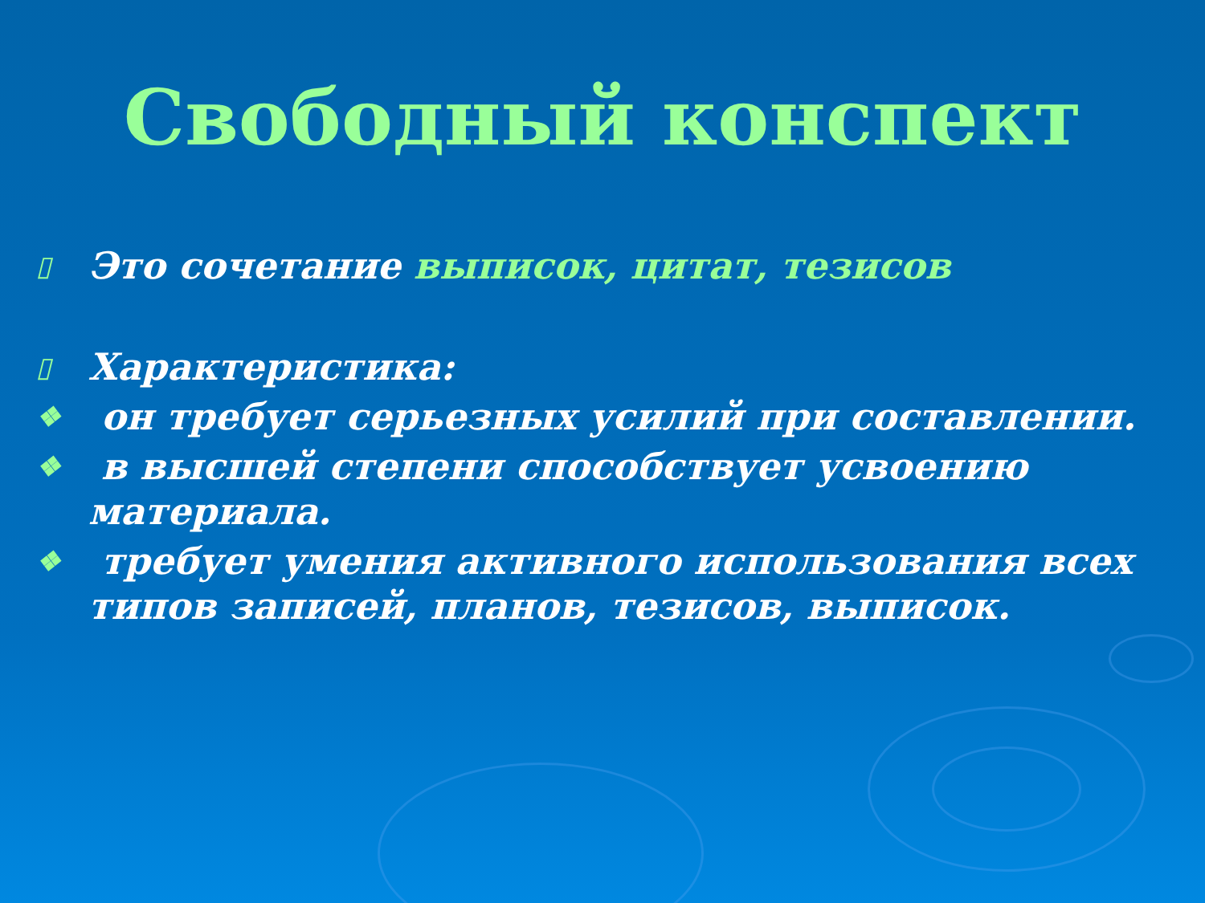Свободный конспект
▯ Это сочетание выписок, цитат, тезисов
▯ Характеристика:
❖ он требует серьезных усилий при составлении.
❖ в высшей степени способствует усвоению материала.
❖ требует умения активного использования всех типов записей, планов, тезисов, выписок.